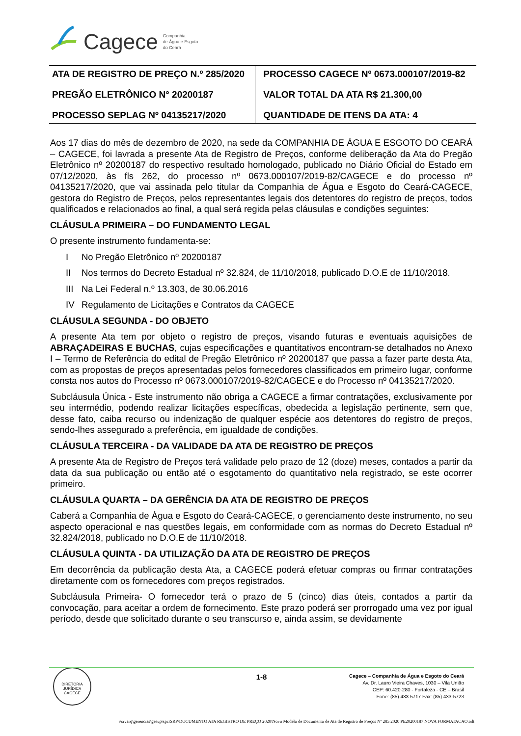Cagece Companhia
de Água e Esgoto
do Ceará
| ATA DE REGISTRO DE PREÇO N.º 285/2020 PREGÃO ELETRÔNICO N° 20200187 PROCESSO SEPLAG Nº 04135217/2020 | PROCESSO CAGECE Nº 0673.000107/2019-82 VALOR TOTAL DA ATA R$ 21.300,00 QUANTIDADE DE ITENS DA ATA: 4 |
Aos 17 dias do mês de dezembro de 2020, na sede da COMPANHIA DE ÁGUA E ESGOTO DO CEARÁ – CAGECE, foi lavrada a presente Ata de Registro de Preços, conforme deliberação da Ata do Pregão Eletrônico nº 20200187 do respectivo resultado homologado, publicado no Diário Oficial do Estado em 07/12/2020, às fls 262, do processo nº 0673.000107/2019-82/CAGECE e do processo nº 04135217/2020, que vai assinada pelo titular da Companhia de Água e Esgoto do Ceará-CAGECE, gestora do Registro de Preços, pelos representantes legais dos detentores do registro de preços, todos qualificados e relacionados ao final, a qual será regida pelas cláusulas e condições seguintes:
CLÁUSULA PRIMEIRA – DO FUNDAMENTO LEGAL
O presente instrumento fundamenta-se:
I No Pregão Eletrônico nº 20200187
II Nos termos do Decreto Estadual nº 32.824, de 11/10/2018, publicado D.O.E de 11/10/2018.
III
Na Lei Federal n.º 13.303, de 30.06.2016
IV Regulamento de Licitações e Contratos da CAGECE
CLÁUSULA SEGUNDA - DO OBJETO
A presente Ata tem por objeto o registro de preços, visando futuras e eventuais aquisições de ABRAÇADEIRAS E BUCHAS, cujas especificações e quantitativos encontram-se detalhados no Anexo I – Termo de Referência do edital de Pregão Eletrônico nº 20200187 que passa a fazer parte desta Ata, com as propostas de preços apresentadas pelos fornecedores classificados em primeiro lugar, conforme consta nos autos do Processo nº 0673.000107/2019-82/CAGECE e do Processo nº 04135217/2020.
Subcláusula Única - Este instrumento não obriga a CAGECE a firmar contratações, exclusivamente por seu intermédio, podendo realizar licitações específicas, obedecida a legislação pertinente, sem que, desse fato, caiba recurso ou indenização de qualquer espécie aos detentores do registro de preços, sendo-lhes assegurado a preferência, em igualdade de condições.
CLÁUSULA TERCEIRA - DA VALIDADE DA ATA DE REGISTRO DE PREÇOS
A presente Ata de Registro de Preços terá validade pelo prazo de 12 (doze) meses, contados a partir da data da sua publicação ou então até o esgotamento do quantitativo nela registrado, se este ocorrer primeiro.
CLÁUSULA QUARTA – DA GERÊNCIA DA ATA DE REGISTRO DE PREÇOS
Caberá a Companhia de Água e Esgoto do Ceará-CAGECE, o gerenciamento deste instrumento, no seu aspecto operacional e nas questões legais, em conformidade com as normas do Decreto Estadual nº 32.824/2018, publicado no D.O.E de 11/10/2018.
CLÁUSULA QUINTA - DA UTILIZAÇÃO DA ATA DE REGISTRO DE PREÇOS
Em decorrência da publicação desta Ata, a CAGECE poderá efetuar compras ou firmar contratações diretamente com os fornecedores com preços registrados.
Subcláusula Primeira- O fornecedor terá o prazo de 5 (cinco) dias úteis, contados a partir da convocação, para aceitar a ordem de fornecimento. Este prazo poderá ser prorrogado uma vez por igual período, desde que solicitado durante o seu transcurso e, ainda assim, se devidamente
DIRETORIA JURÍDICA
CAGECE
1-8
Cagece – Companhia de Água e Esgoto do Ceará
Av. Dr. Lauro Vieira Chaves, 1030 – Vila União
CEP: 60.420-280 - Fortaleza - CE – Brasil
Fone: (85) 433.5717 Fax: (85) 433-5723
\\srvarq\gerencias\gesup\spc\SRP\DOCUMENTO ATA REGISTRO DE PREÇO 2020\Novo Modelo de Documento de Ata de Registro de Preços Nº 285 2020 PE20200187 NOVA FORMATACAO.odt